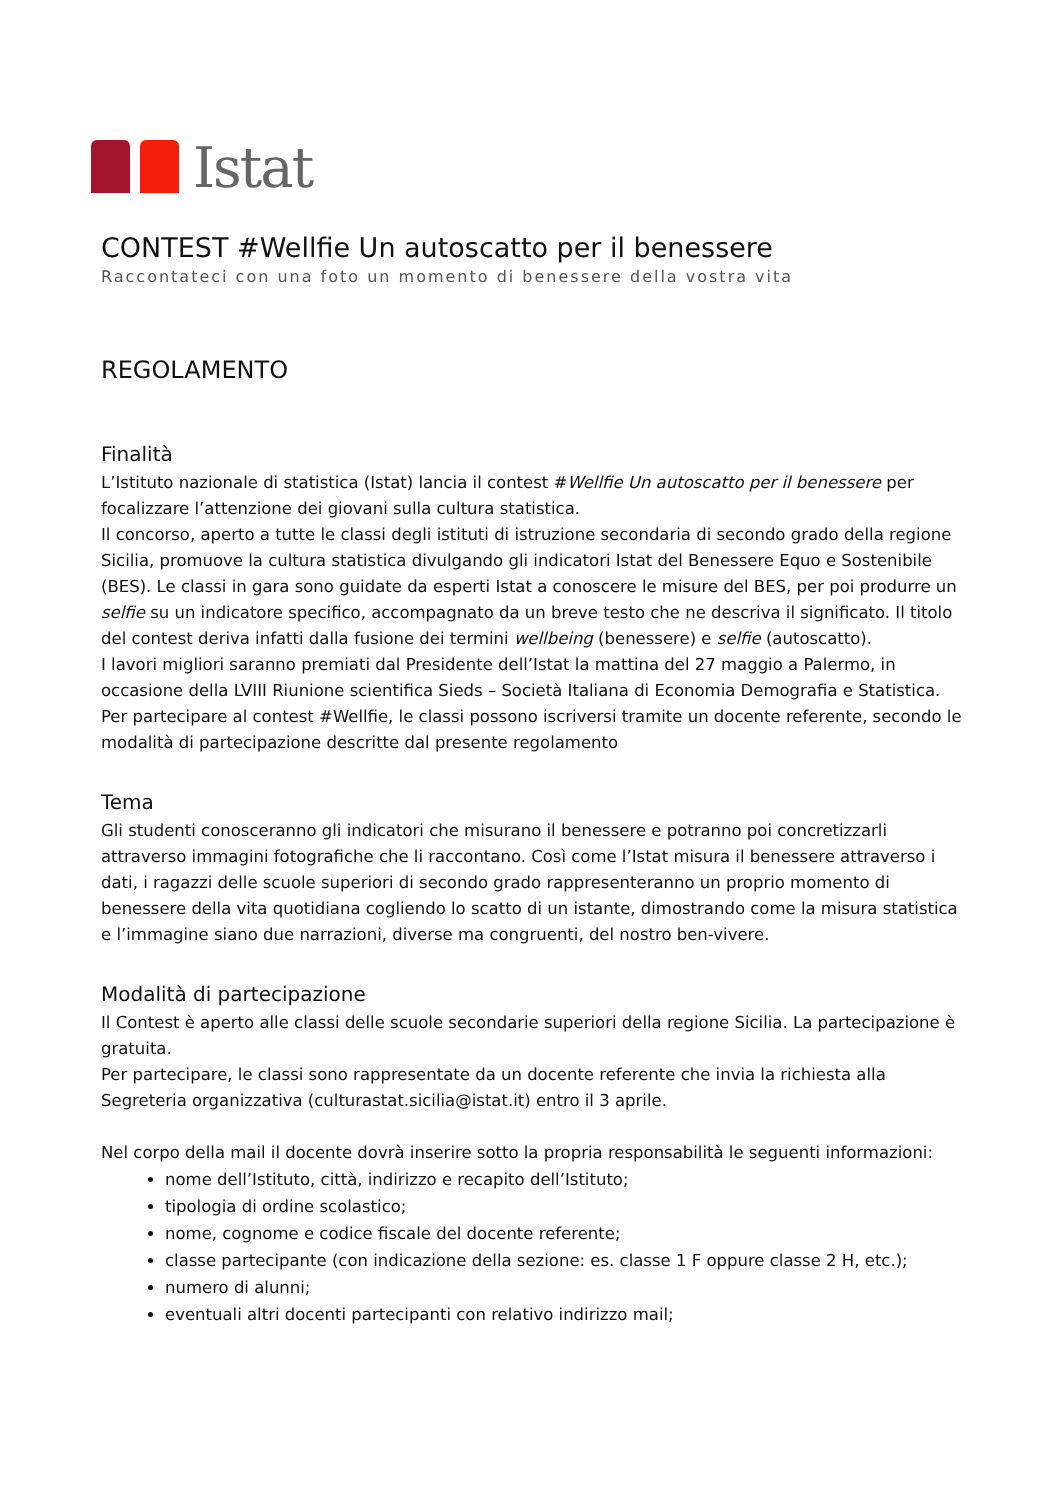Istat
CONTEST #Wellfie Un autoscatto per il benessere
Raccontateci con una foto un momento di benessere della vostra vita
REGOLAMENTO
Finalità
L’Istituto nazionale di statistica (Istat) lancia il contest #Wellfie Un autoscatto per il benessere per focalizzare l’attenzione dei giovani sulla cultura statistica.
Il concorso, aperto a tutte le classi degli istituti di istruzione secondaria di secondo grado della regione Sicilia, promuove la cultura statistica divulgando gli indicatori Istat del Benessere Equo e Sostenibile (BES). Le classi in gara sono guidate da esperti Istat a conoscere le misure del BES, per poi produrre un selfie su un indicatore specifico, accompagnato da un breve testo che ne descriva il significato. Il titolo del contest deriva infatti dalla fusione dei termini wellbeing (benessere) e selfie (autoscatto).
I lavori migliori saranno premiati dal Presidente dell’Istat la mattina del 27 maggio a Palermo, in occasione della LVIII Riunione scientifica Sieds – Società Italiana di Economia Demografia e Statistica.
Per partecipare al contest #Wellfie, le classi possono iscriversi tramite un docente referente, secondo le modalità di partecipazione descritte dal presente regolamento
Tema
Gli studenti conosceranno gli indicatori che misurano il benessere e potranno poi concretizzarli attraverso immagini fotografiche che li raccontano. Così come l’Istat misura il benessere attraverso i dati, i ragazzi delle scuole superiori di secondo grado rappresenteranno un proprio momento di benessere della vita quotidiana cogliendo lo scatto di un istante, dimostrando come la misura statistica e l’immagine siano due narrazioni, diverse ma congruenti, del nostro ben-vivere.
Modalità di partecipazione
Il Contest è aperto alle classi delle scuole secondarie superiori della regione Sicilia. La partecipazione è gratuita.
Per partecipare, le classi sono rappresentate da un docente referente che invia la richiesta alla Segreteria organizzativa (culturastat.sicilia@istat.it) entro il 3 aprile.
Nel corpo della mail il docente dovrà inserire sotto la propria responsabilità le seguenti informazioni:
nome dell’Istituto, città, indirizzo e recapito dell’Istituto;
tipologia di ordine scolastico;
nome, cognome e codice fiscale del docente referente;
classe partecipante (con indicazione della sezione: es. classe 1 F oppure classe 2 H, etc.);
numero di alunni;
eventuali altri docenti partecipanti con relativo indirizzo mail;